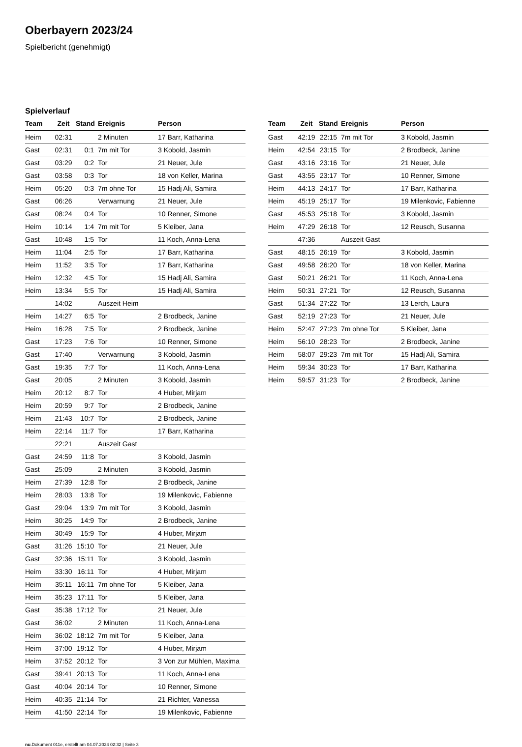Oberbayern 2023/24
Spielbericht (genehmigt)
Spielverlauf
| Team | Zeit | Stand | Ereignis | Person |
| --- | --- | --- | --- | --- |
| Heim | 02:31 | | 2 Minuten | 17 Barr, Katharina |
| Gast | 02:31 | 0:1 | 7m mit Tor | 3 Kobold, Jasmin |
| Gast | 03:29 | 0:2 | Tor | 21 Neuer, Jule |
| Gast | 03:58 | 0:3 | Tor | 18 von Keller, Marina |
| Heim | 05:20 | 0:3 | 7m ohne Tor | 15 Hadj Ali, Samira |
| Gast | 06:26 | | Verwarnung | 21 Neuer, Jule |
| Gast | 08:24 | 0:4 | Tor | 10 Renner, Simone |
| Heim | 10:14 | 1:4 | 7m mit Tor | 5 Kleiber, Jana |
| Gast | 10:48 | 1:5 | Tor | 11 Koch, Anna-Lena |
| Heim | 11:04 | 2:5 | Tor | 17 Barr, Katharina |
| Heim | 11:52 | 3:5 | Tor | 17 Barr, Katharina |
| Heim | 12:32 | 4:5 | Tor | 15 Hadj Ali, Samira |
| Heim | 13:34 | 5:5 | Tor | 15 Hadj Ali, Samira |
| | 14:02 | | Auszeit Heim | |
| Heim | 14:27 | 6:5 | Tor | 2 Brodbeck, Janine |
| Heim | 16:28 | 7:5 | Tor | 2 Brodbeck, Janine |
| Gast | 17:23 | 7:6 | Tor | 10 Renner, Simone |
| Gast | 17:40 | | Verwarnung | 3 Kobold, Jasmin |
| Gast | 19:35 | 7:7 | Tor | 11 Koch, Anna-Lena |
| Gast | 20:05 | | 2 Minuten | 3 Kobold, Jasmin |
| Heim | 20:12 | 8:7 | Tor | 4 Huber, Mirjam |
| Heim | 20:59 | 9:7 | Tor | 2 Brodbeck, Janine |
| Heim | 21:43 | 10:7 | Tor | 2 Brodbeck, Janine |
| Heim | 22:14 | 11:7 | Tor | 17 Barr, Katharina |
| | 22:21 | | Auszeit Gast | |
| Gast | 24:59 | 11:8 | Tor | 3 Kobold, Jasmin |
| Gast | 25:09 | | 2 Minuten | 3 Kobold, Jasmin |
| Heim | 27:39 | 12:8 | Tor | 2 Brodbeck, Janine |
| Heim | 28:03 | 13:8 | Tor | 19 Milenkovic, Fabienne |
| Gast | 29:04 | 13:9 | 7m mit Tor | 3 Kobold, Jasmin |
| Heim | 30:25 | 14:9 | Tor | 2 Brodbeck, Janine |
| Heim | 30:49 | 15:9 | Tor | 4 Huber, Mirjam |
| Gast | 31:26 | 15:10 | Tor | 21 Neuer, Jule |
| Gast | 32:36 | 15:11 | Tor | 3 Kobold, Jasmin |
| Heim | 33:30 | 16:11 | Tor | 4 Huber, Mirjam |
| Heim | 35:11 | 16:11 | 7m ohne Tor | 5 Kleiber, Jana |
| Heim | 35:23 | 17:11 | Tor | 5 Kleiber, Jana |
| Gast | 35:38 | 17:12 | Tor | 21 Neuer, Jule |
| Gast | 36:02 | | 2 Minuten | 11 Koch, Anna-Lena |
| Heim | 36:02 | 18:12 | 7m mit Tor | 5 Kleiber, Jana |
| Heim | 37:00 | 19:12 | Tor | 4 Huber, Mirjam |
| Heim | 37:52 | 20:12 | Tor | 3 Von zur Mühlen, Maxima |
| Gast | 39:41 | 20:13 | Tor | 11 Koch, Anna-Lena |
| Gast | 40:04 | 20:14 | Tor | 10 Renner, Simone |
| Heim | 40:35 | 21:14 | Tor | 21 Richter, Vanessa |
| Heim | 41:50 | 22:14 | Tor | 19 Milenkovic, Fabienne |
| Team | Zeit | Stand | Ereignis | Person |
| --- | --- | --- | --- | --- |
| Gast | 42:19 | 22:15 | 7m mit Tor | 3 Kobold, Jasmin |
| Heim | 42:54 | 23:15 | Tor | 2 Brodbeck, Janine |
| Gast | 43:16 | 23:16 | Tor | 21 Neuer, Jule |
| Gast | 43:55 | 23:17 | Tor | 10 Renner, Simone |
| Heim | 44:13 | 24:17 | Tor | 17 Barr, Katharina |
| Heim | 45:19 | 25:17 | Tor | 19 Milenkovic, Fabienne |
| Gast | 45:53 | 25:18 | Tor | 3 Kobold, Jasmin |
| Heim | 47:29 | 26:18 | Tor | 12 Reusch, Susanna |
| | 47:36 | | Auszeit Gast | |
| Gast | 48:15 | 26:19 | Tor | 3 Kobold, Jasmin |
| Gast | 49:58 | 26:20 | Tor | 18 von Keller, Marina |
| Gast | 50:21 | 26:21 | Tor | 11 Koch, Anna-Lena |
| Heim | 50:31 | 27:21 | Tor | 12 Reusch, Susanna |
| Gast | 51:34 | 27:22 | Tor | 13 Lerch, Laura |
| Gast | 52:19 | 27:23 | Tor | 21 Neuer, Jule |
| Heim | 52:47 | 27:23 | 7m ohne Tor | 5 Kleiber, Jana |
| Heim | 56:10 | 28:23 | Tor | 2 Brodbeck, Janine |
| Heim | 58:07 | 29:23 | 7m mit Tor | 15 Hadj Ali, Samira |
| Heim | 59:34 | 30:23 | Tor | 17 Barr, Katharina |
| Heim | 59:57 | 31:23 | Tor | 2 Brodbeck, Janine |
nu.Dokument 011e, erstellt am 04.07.2024 02:32 | Seite 3